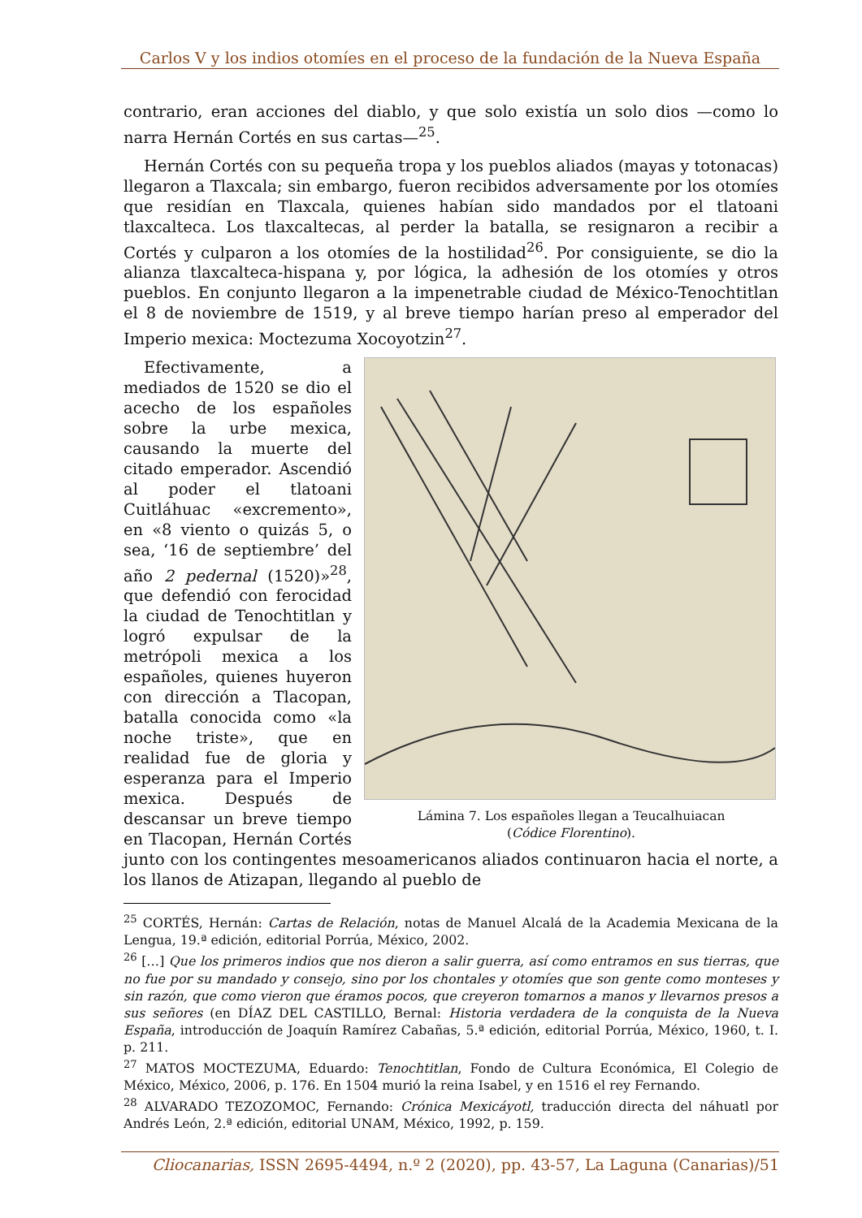Carlos V y los indios otomíes en el proceso de la fundación de la Nueva España
contrario, eran acciones del diablo, y que solo existía un solo dios —como lo narra Hernán Cortés en sus cartas—<sup>25</sup>.
Hernán Cortés con su pequeña tropa y los pueblos aliados (mayas y totonacas) llegaron a Tlaxcala; sin embargo, fueron recibidos adversamente por los otomíes que residían en Tlaxcala, quienes habían sido mandados por el tlatoani tlaxcalteca. Los tlaxcaltecas, al perder la batalla, se resignaron a recibir a Cortés y culparon a los otomíes de la hostilidad<sup>26</sup>. Por consiguiente, se dio la alianza tlaxcalteca-hispana y, por lógica, la adhesión de los otomíes y otros pueblos. En conjunto llegaron a la impenetrable ciudad de México-Tenochtitlan el 8 de noviembre de 1519, y al breve tiempo harían preso al emperador del Imperio mexica: Moctezuma Xocoyotzin<sup>27</sup>.
Lámina 7. Los españoles llegan a Teucalhuiacan
(Códice Florentino).
Efectivamente, a mediados de 1520 se dio el acecho de los españoles sobre la urbe mexica, causando la muerte del citado emperador. Ascendió al poder el tlatoani Cuitláhuac «excremento», en «8 viento o quizás 5, o sea, ‘16 de septiembre’ del año 2 pedernal (1520)»<sup>28</sup>, que defendió con ferocidad la ciudad de Tenochtitlan y logró expulsar de la metrópoli mexica a los españoles, quienes huyeron con dirección a Tlacopan, batalla conocida como «la noche triste», que en realidad fue de gloria y esperanza para el Imperio mexica. Después de descansar un breve tiempo en Tlacopan, Hernán Cortés junto con los contingentes mesoamericanos aliados continuaron hacia el norte, a los llanos de Atizapan, llegando al pueblo de
<sup>25</sup> CORTÉS, Hernán: Cartas de Relación, notas de Manuel Alcalá de la Academia Mexicana de la Lengua, 19.ª edición, editorial Porrúa, México, 2002.
<sup>26</sup> […] Que los primeros indios que nos dieron a salir guerra, así como entramos en sus tierras, que no fue por su mandado y consejo, sino por los chontales y otomíes que son gente como monteses y sin razón, que como vieron que éramos pocos, que creyeron tomarnos a manos y llevarnos presos a sus señores (en DÍAZ DEL CASTILLO, Bernal: Historia verdadera de la conquista de la Nueva España, introducción de Joaquín Ramírez Cabañas, 5.ª edición, editorial Porrúa, México, 1960, t. I. p. 211.
<sup>27</sup> MATOS MOCTEZUMA, Eduardo: Tenochtitlan, Fondo de Cultura Económica, El Colegio de México, México, 2006, p. 176. En 1504 murió la reina Isabel, y en 1516 el rey Fernando.
<sup>28</sup> ALVARADO TEZOZOMOC, Fernando: Crónica Mexicáyotl, traducción directa del náhuatl por Andrés León, 2.ª edición, editorial UNAM, México, 1992, p. 159.
Cliocanarias, ISSN 2695-4494, n.º 2 (2020), pp. 43-57, La Laguna (Canarias)/51